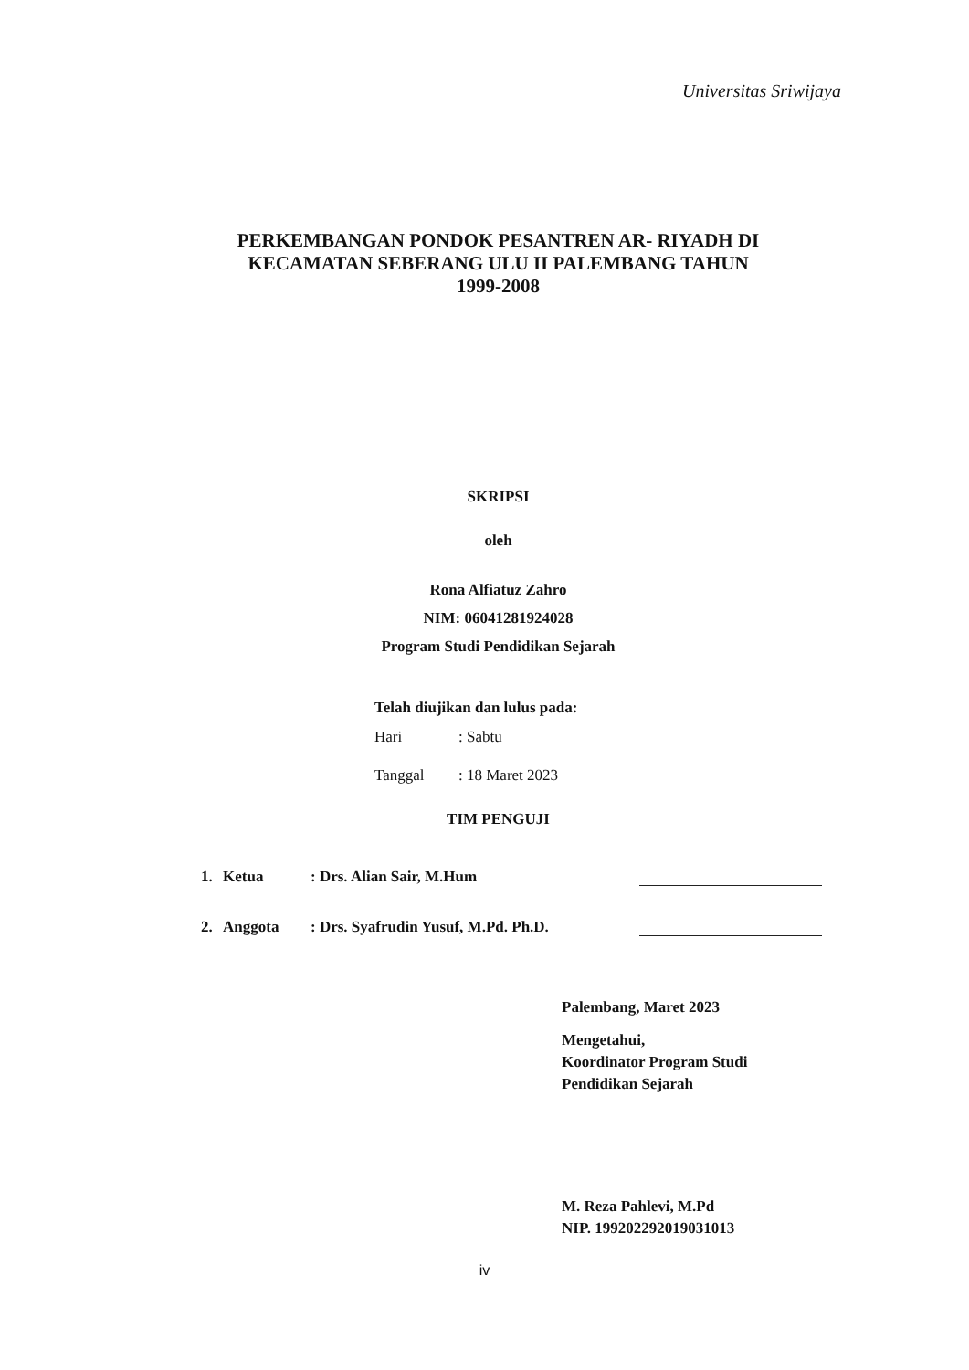Universitas Sriwijaya
PERKEMBANGAN PONDOK PESANTREN AR- RIYADH DI
KECAMATAN SEBERANG ULU II PALEMBANG TAHUN
1999-2008
SKRIPSI
oleh
Rona Alfiatuz Zahro
NIM: 06041281924028
Program Studi Pendidikan Sejarah
Telah diujikan dan lulus pada:
Hari: Sabtu
Tanggal: 18 Maret 2023
TIM PENGUJI
1. Ketua: Drs. Alian Sair, M.Hum
2. Anggota: Drs. Syafrudin Yusuf, M.Pd. Ph.D.
Palembang, Maret 2023
Mengetahui,
Koordinator Program Studi
Pendidikan Sejarah
M. Reza Pahlevi, M.Pd
NIP. 199202292019031013
iv